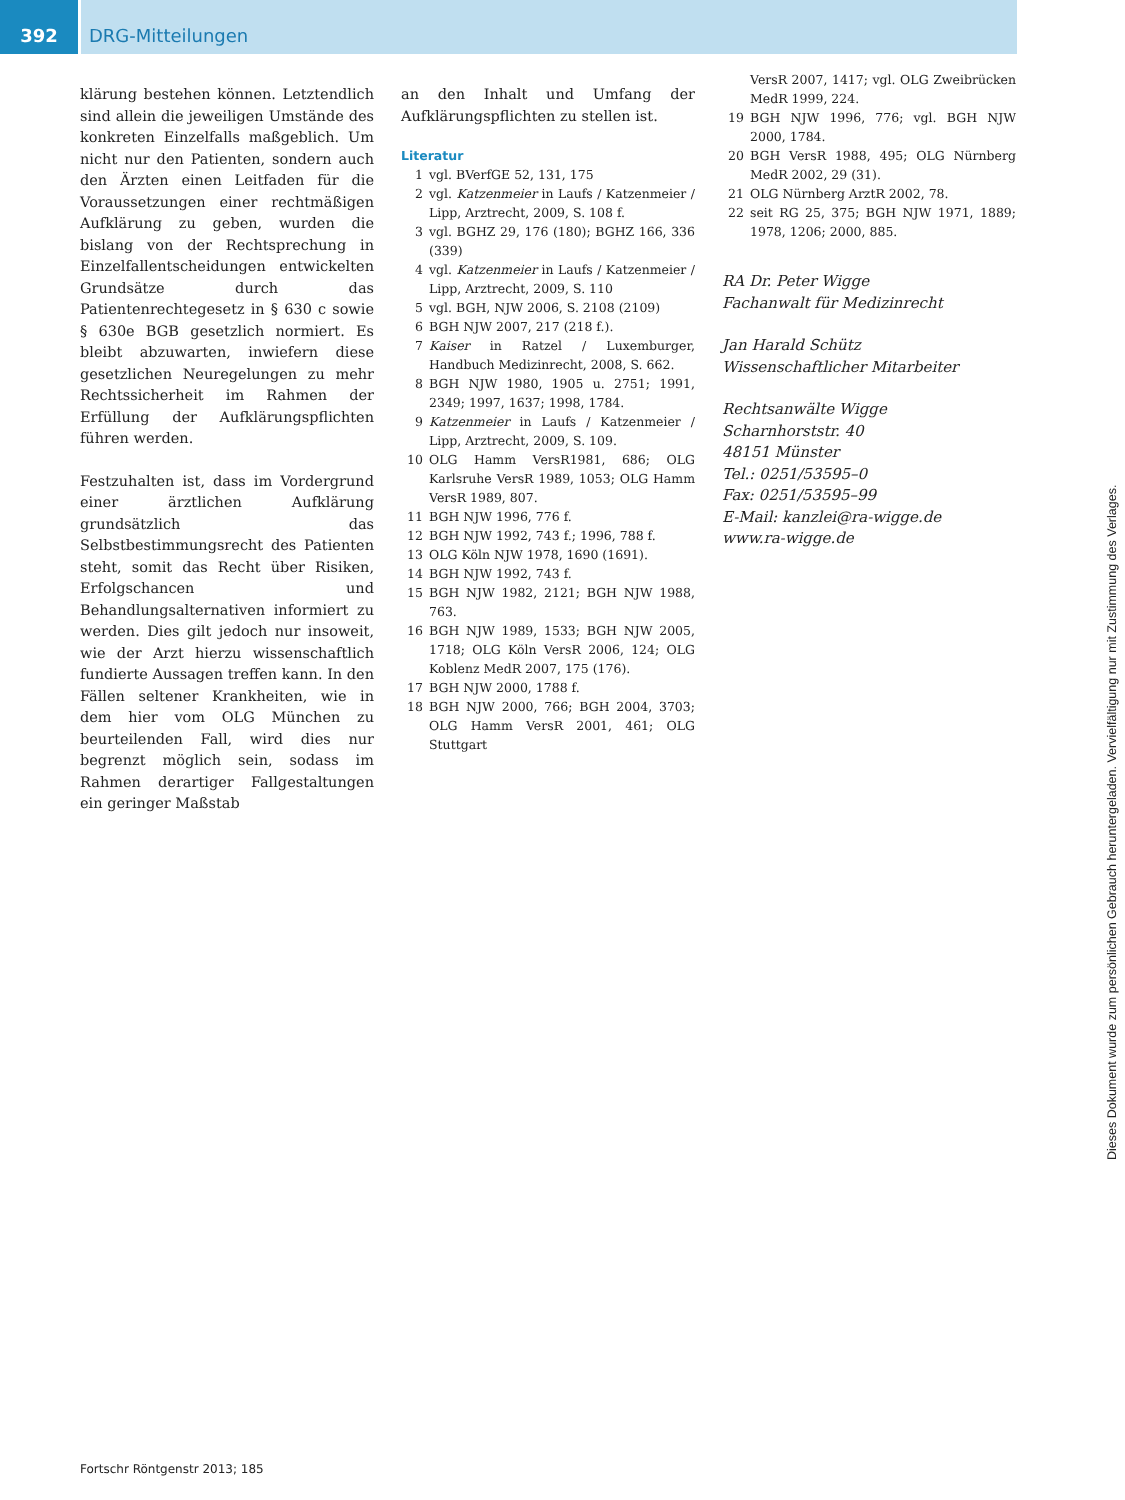392 DRG-Mitteilungen
klärung bestehen können. Letztendlich sind allein die jeweiligen Umstände des konkreten Einzelfalls maßgeblich. Um nicht nur den Patienten, sondern auch den Ärzten einen Leitfaden für die Voraussetzungen einer rechtmäßigen Aufklärung zu geben, wurden die bislang von der Rechtsprechung in Einzelfallentscheidungen entwickelten Grundsätze durch das Patientenrechtegesetz in § 630 c sowie § 630e BGB gesetzlich normiert. Es bleibt abzuwarten, inwiefern diese gesetzlichen Neuregelungen zu mehr Rechtssicherheit im Rahmen der Erfüllung der Aufklärungspflichten führen werden.
Festzuhalten ist, dass im Vordergrund einer ärztlichen Aufklärung grundsätzlich das Selbstbestimmungsrecht des Patienten steht, somit das Recht über Risiken, Erfolgschancen und Behandlungsalternativen informiert zu werden. Dies gilt jedoch nur insoweit, wie der Arzt hierzu wissenschaftlich fundierte Aussagen treffen kann. In den Fällen seltener Krankheiten, wie in dem hier vom OLG München zu beurteilenden Fall, wird dies nur begrenzt möglich sein, sodass im Rahmen derartiger Fallgestaltungen ein geringer Maßstab
an den Inhalt und Umfang der Aufklärungspflichten zu stellen ist.
Literatur
1 vgl. BVerfGE 52, 131, 175
2 vgl. Katzenmeier in Laufs / Katzenmeier / Lipp, Arztrecht, 2009, S. 108 f.
3 vgl. BGHZ 29, 176 (180); BGHZ 166, 336 (339)
4 vgl. Katzenmeier in Laufs / Katzenmeier / Lipp, Arztrecht, 2009, S. 110
5 vgl. BGH, NJW 2006, S. 2108 (2109)
6 BGH NJW 2007, 217 (218 f.).
7 Kaiser in Ratzel / Luxemburger, Handbuch Medizinrecht, 2008, S. 662.
8 BGH NJW 1980, 1905 u. 2751; 1991, 2349; 1997, 1637; 1998, 1784.
9 Katzenmeier in Laufs / Katzenmeier / Lipp, Arztrecht, 2009, S. 109.
10 OLG Hamm VersR1981, 686; OLG Karlsruhe VersR 1989, 1053; OLG Hamm VersR 1989, 807.
11 BGH NJW 1996, 776 f.
12 BGH NJW 1992, 743 f.; 1996, 788 f.
13 OLG Köln NJW 1978, 1690 (1691).
14 BGH NJW 1992, 743 f.
15 BGH NJW 1982, 2121; BGH NJW 1988, 763.
16 BGH NJW 1989, 1533; BGH NJW 2005, 1718; OLG Köln VersR 2006, 124; OLG Koblenz MedR 2007, 175 (176).
17 BGH NJW 2000, 1788 f.
18 BGH NJW 2000, 766; BGH 2004, 3703; OLG Hamm VersR 2001, 461; OLG Stuttgart
VersR 2007, 1417; vgl. OLG Zweibrücken MedR 1999, 224.
19 BGH NJW 1996, 776; vgl. BGH NJW 2000, 1784.
20 BGH VersR 1988, 495; OLG Nürnberg MedR 2002, 29 (31).
21 OLG Nürnberg ArztR 2002, 78.
22 seit RG 25, 375; BGH NJW 1971, 1889; 1978, 1206; 2000, 885.
RA Dr. Peter Wigge
Fachanwalt für Medizinrecht
Jan Harald Schütz
Wissenschaftlicher Mitarbeiter
Rechtsanwälte Wigge
Scharnhorststr. 40
48151 Münster
Tel.: 0251/53595–0
Fax: 0251/53595–99
E-Mail: kanzlei@ra-wigge.de
www.ra-wigge.de
Fortschr Röntgenstr 2013; 185
Dieses Dokument wurde zum persönlichen Gebrauch heruntergeladen. Vervielfältigung nur mit Zustimmung des Verlages.